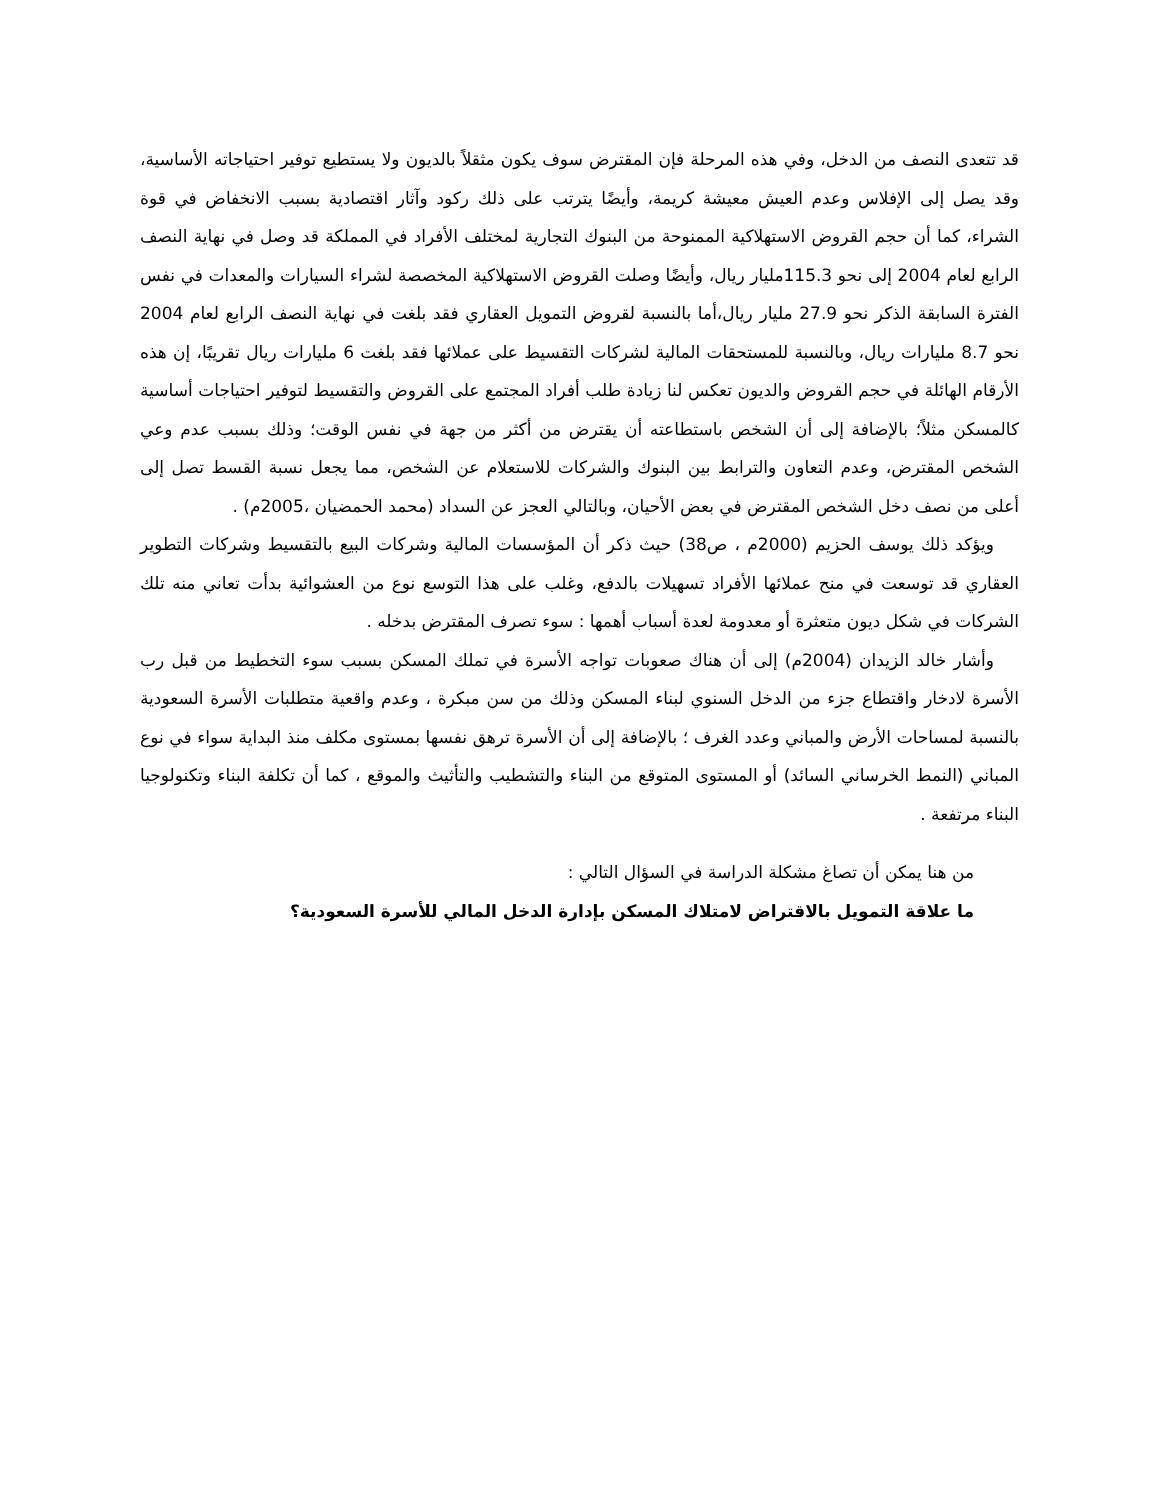قد تتعدى النصف من الدخل، وفي هذه المرحلة فإن المقترض سوف يكون مثقلاً بالديون ولا يستطيع توفير احتياجاته الأساسية، وقد يصل إلى الإفلاس وعدم العيش معيشة كريمة، وأيضًا يترتب على ذلك ركود وآثار اقتصادية بسبب الانخفاض في قوة الشراء، كما أن حجم القروض الاستهلاكية الممنوحة من البنوك التجارية لمختلف الأفراد في المملكة قد وصل في نهاية النصف الرابع لعام 2004 إلى نحو 115.3مليار ريال، وأيضًا وصلت القروض الاستهلاكية المخصصة لشراء السيارات والمعدات في نفس الفترة السابقة الذكر نحو 27.9 مليار ريال،أما بالنسبة لقروض التمويل العقاري فقد بلغت في نهاية النصف الرابع لعام 2004 نحو 8.7 مليارات ريال، وبالنسبة للمستحقات المالية لشركات التقسيط على عملائها فقد بلغت 6 مليارات ريال تقريبًا، إن هذه الأرقام الهائلة في حجم القروض والديون تعكس لنا زيادة طلب أفراد المجتمع على القروض والتقسيط لتوفير احتياجات أساسية كالمسكن مثلاً؛ بالإضافة إلى أن الشخص باستطاعته أن يقترض من أكثر من جهة في نفس الوقت؛ وذلك بسبب عدم وعي الشخص المقترض، وعدم التعاون والترابط بين البنوك والشركات للاستعلام عن الشخص، مما يجعل نسبة القسط تصل إلى أعلى من نصف دخل الشخص المقترض في بعض الأحيان، وبالتالي العجز عن السداد (محمد الحمضيان ،2005م) .
ويؤكد ذلك يوسف الحزيم (2000م ، ص38) حيث ذكر أن المؤسسات المالية وشركات البيع بالتقسيط وشركات التطوير العقاري قد توسعت في منح عملائها الأفراد تسهيلات بالدفع، وغلب على هذا التوسع نوع من العشوائية بدأت تعاني منه تلك الشركات في شكل ديون متعثرة أو معدومة لعدة أسباب أهمها : سوء تصرف المقترض بدخله .
وأشار خالد الزيدان (2004م) إلى أن هناك صعوبات تواجه الأسرة في تملك المسكن بسبب سوء التخطيط من قبل رب الأسرة لادخار واقتطاع جزء من الدخل السنوي لبناء المسكن وذلك من سن مبكرة ، وعدم واقعية متطلبات الأسرة السعودية بالنسبة لمساحات الأرض والمباني وعدد الغرف ؛ بالإضافة إلى أن الأسرة ترهق نفسها بمستوى مكلف منذ البداية سواء في نوع المباني (النمط الخرساني السائد) أو المستوى المتوقع من البناء والتشطيب والتأثيث والموقع ، كما أن تكلفة البناء وتكنولوجيا البناء مرتفعة .
من هنا يمكن أن تصاغ مشكلة الدراسة في السؤال التالي :
ما علاقة التمويل بالاقتراض لامتلاك المسكن بإدارة الدخل المالي للأسرة السعودية؟